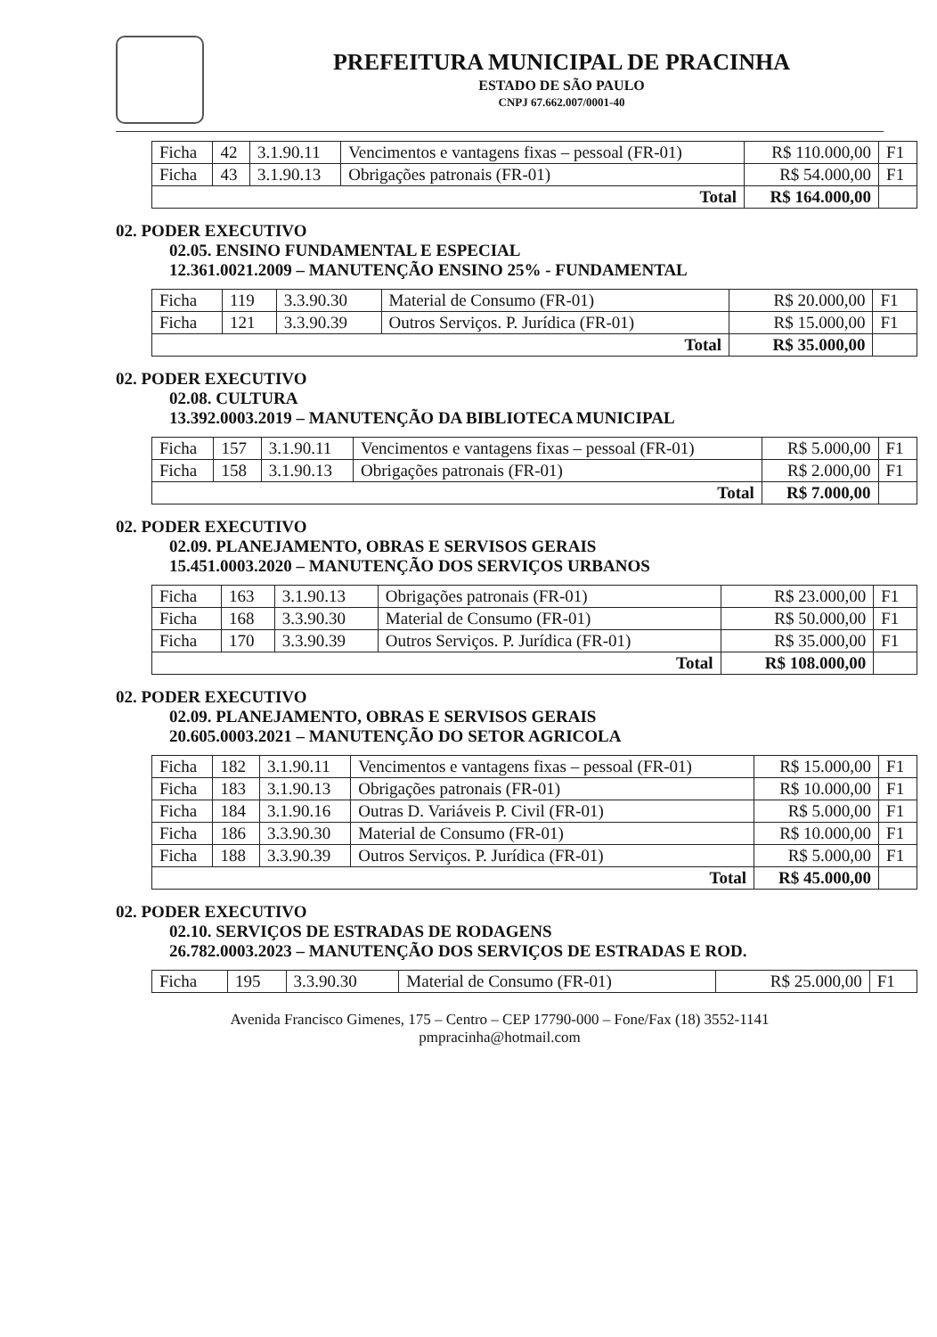PREFEITURA MUNICIPAL DE PRACINHA
ESTADO DE SÃO PAULO
CNPJ 67.662.007/0001-40
| Ficha | 42 | 3.1.90.11 | Vencimentos e vantagens fixas – pessoal (FR-01) | R$ 110.000,00 | F1 |
| Ficha | 43 | 3.1.90.13 | Obrigações patronais (FR-01) | R$ 54.000,00 | F1 |
| Total | | | | R$ 164.000,00 | |
02. PODER EXECUTIVO
02.05. ENSINO FUNDAMENTAL E ESPECIAL
12.361.0021.2009 – MANUTENÇÃO ENSINO 25% - FUNDAMENTAL
| Ficha | 119 | 3.3.90.30 | Material de Consumo (FR-01) | R$ 20.000,00 | F1 |
| Ficha | 121 | 3.3.90.39 | Outros Serviços. P. Jurídica (FR-01) | R$ 15.000,00 | F1 |
| Total | | | | R$ 35.000,00 | |
02. PODER EXECUTIVO
02.08. CULTURA
13.392.0003.2019 – MANUTENÇÃO DA BIBLIOTECA MUNICIPAL
| Ficha | 157 | 3.1.90.11 | Vencimentos e vantagens fixas – pessoal (FR-01) | R$ 5.000,00 | F1 |
| Ficha | 158 | 3.1.90.13 | Obrigações patronais (FR-01) | R$ 2.000,00 | F1 |
| Total | | | | R$ 7.000,00 | |
02. PODER EXECUTIVO
02.09. PLANEJAMENTO, OBRAS E SERVISOS GERAIS
15.451.0003.2020 – MANUTENÇÃO DOS SERVIÇOS URBANOS
| Ficha | 163 | 3.1.90.13 | Obrigações patronais (FR-01) | R$ 23.000,00 | F1 |
| Ficha | 168 | 3.3.90.30 | Material de Consumo (FR-01) | R$ 50.000,00 | F1 |
| Ficha | 170 | 3.3.90.39 | Outros Serviços. P. Jurídica (FR-01) | R$ 35.000,00 | F1 |
| Total | | | | R$ 108.000,00 | |
02. PODER EXECUTIVO
02.09. PLANEJAMENTO, OBRAS E SERVISOS GERAIS
20.605.0003.2021 – MANUTENÇÃO DO SETOR AGRICOLA
| Ficha | 182 | 3.1.90.11 | Vencimentos e vantagens fixas – pessoal (FR-01) | R$ 15.000,00 | F1 |
| Ficha | 183 | 3.1.90.13 | Obrigações patronais (FR-01) | R$ 10.000,00 | F1 |
| Ficha | 184 | 3.1.90.16 | Outras D. Variáveis P. Civil (FR-01) | R$ 5.000,00 | F1 |
| Ficha | 186 | 3.3.90.30 | Material de Consumo (FR-01) | R$ 10.000,00 | F1 |
| Ficha | 188 | 3.3.90.39 | Outros Serviços. P. Jurídica (FR-01) | R$ 5.000,00 | F1 |
| Total | | | | R$ 45.000,00 | |
02. PODER EXECUTIVO
02.10. SERVIÇOS DE ESTRADAS DE RODAGENS
26.782.0003.2023 – MANUTENÇÃO DOS SERVIÇOS DE ESTRADAS E ROD.
| Ficha | 195 | 3.3.90.30 | Material de Consumo (FR-01) | R$ 25.000,00 | F1 |
Avenida Francisco Gimenes, 175 – Centro – CEP 17790-000 – Fone/Fax (18) 3552-1141
pmpracinha@hotmail.com